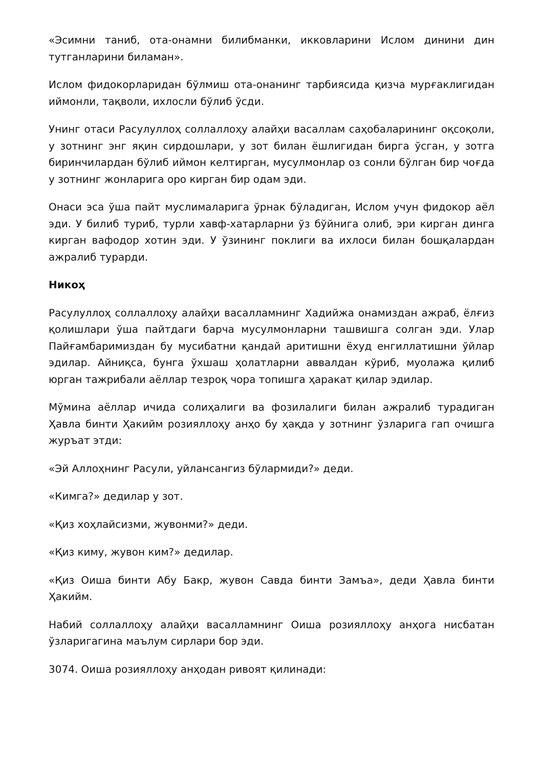«Эсимни таниб, ота-онамни билибманки, икковларини Ислом динини дин тутганларини биламан».
Ислом фидокорларидан бўлмиш ота-онанинг тарбиясида қизча мурғаклигидан иймонли, тақволи, ихлосли бўлиб ўсди.
Унинг отаси Расулуллоҳ соллаллоҳу алайҳи васаллам саҳобаларининг оқсоқоли, у зотнинг энг яқин сирдошлари, у зот билан ёшлигидан бирга ўсган, у зотга биринчилардан бўлиб иймон келтирган, мусулмонлар оз сонли бўлган бир чоғда у зотнинг жонларига оро кирган бир одам эди.
Онаси эса ўша пайт муслималарига ўрнак бўладиган, Ислом учун фидокор аёл эди. У билиб туриб, турли хавф-хатарларни ўз бўйнига олиб, эри кирган динга кирган вафодор хотин эди. У ўзининг поклиги ва ихлоси билан бошқалардан ажралиб турарди.
Никоҳ
Расулуллоҳ соллаллоҳу алайҳи васалламнинг Хадийжа онамиздан ажраб, ёлғиз қолишлари ўша пайтдаги барча мусулмонларни ташвишга солган эди. Улар Пайғамбаримиздан бу мусибатни қандай аритишни ёхуд енгиллатишни ўйлар эдилар. Айниқса, бунга ўхшаш ҳолатларни аввалдан кўриб, муолажа қилиб юрган тажрибали аёллар тезроқ чора топишга ҳаракат қилар эдилар.
Мўмина аёллар ичида солиҳалиги ва фозилалиги билан ажралиб турадиган Ҳавла бинти Ҳакийм розияллоҳу анҳо бу ҳақда у зотнинг ўзларига гап очишга журъат этди:
«Эй Аллоҳнинг Расули, уйлансангиз бўлармиди?» деди.
«Кимга?» дедилар у зот.
«Қиз хоҳлайсизми, жувонми?» деди.
«Қиз киму, жувон ким?» дедилар.
«Қиз Оиша бинти Абу Бакр, жувон Савда бинти Замъа», деди Ҳавла бинти Ҳакийм.
Набий соллаллоҳу алайҳи васалламнинг Оиша розияллоҳу анҳога нисбатан ўзларигагина маълум сирлари бор эди.
3074. Оиша розияллоҳу анҳодан ривоят қилинади: